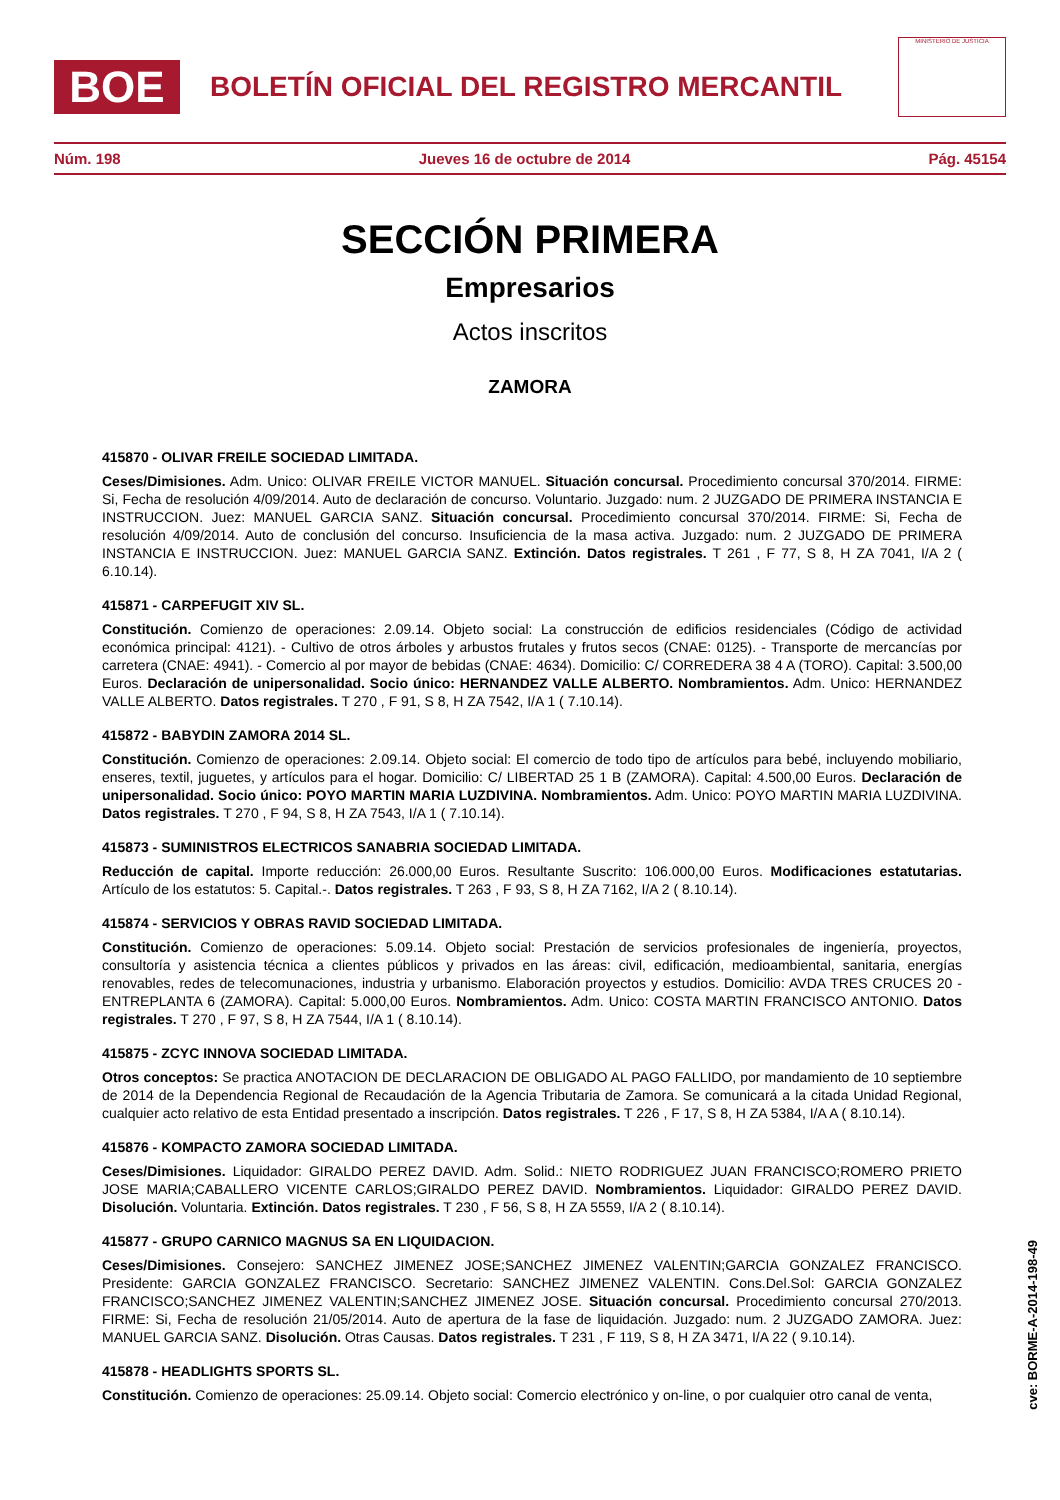BOE
BOLETÍN OFICIAL DEL REGISTRO MERCANTIL
MINISTERIO DE JUSTICIA
Núm. 198 Jueves 16 de octubre de 2014 Pág. 45154
SECCIÓN PRIMERA
Empresarios
Actos inscritos
ZAMORA
415870 - OLIVAR FREILE SOCIEDAD LIMITADA.
Ceses/Dimisiones. Adm. Unico: OLIVAR FREILE VICTOR MANUEL. Situación concursal. Procedimiento concursal 370/2014. FIRME: Si, Fecha de resolución 4/09/2014. Auto de declaración de concurso. Voluntario. Juzgado: num. 2 JUZGADO DE PRIMERA INSTANCIA E INSTRUCCION. Juez: MANUEL GARCIA SANZ. Situación concursal. Procedimiento concursal 370/2014. FIRME: Si, Fecha de resolución 4/09/2014. Auto de conclusión del concurso. Insuficiencia de la masa activa. Juzgado: num. 2 JUZGADO DE PRIMERA INSTANCIA E INSTRUCCION. Juez: MANUEL GARCIA SANZ. Extinción. Datos registrales. T 261 , F 77, S 8, H ZA 7041, I/A 2 ( 6.10.14).
415871 - CARPEFUGIT XIV SL.
Constitución. Comienzo de operaciones: 2.09.14. Objeto social: La construcción de edificios residenciales (Código de actividad económica principal: 4121). - Cultivo de otros árboles y arbustos frutales y frutos secos (CNAE: 0125). - Transporte de mercancías por carretera (CNAE: 4941). - Comercio al por mayor de bebidas (CNAE: 4634). Domicilio: C/ CORREDERA 38 4 A (TORO). Capital: 3.500,00 Euros. Declaración de unipersonalidad. Socio único: HERNANDEZ VALLE ALBERTO. Nombramientos. Adm. Unico: HERNANDEZ VALLE ALBERTO. Datos registrales. T 270 , F 91, S 8, H ZA 7542, I/A 1 ( 7.10.14).
415872 - BABYDIN ZAMORA 2014 SL.
Constitución. Comienzo de operaciones: 2.09.14. Objeto social: El comercio de todo tipo de artículos para bebé, incluyendo mobiliario, enseres, textil, juguetes, y artículos para el hogar. Domicilio: C/ LIBERTAD 25 1 B (ZAMORA). Capital: 4.500,00 Euros. Declaración de unipersonalidad. Socio único: POYO MARTIN MARIA LUZDIVINA. Nombramientos. Adm. Unico: POYO MARTIN MARIA LUZDIVINA. Datos registrales. T 270 , F 94, S 8, H ZA 7543, I/A 1 ( 7.10.14).
415873 - SUMINISTROS ELECTRICOS SANABRIA SOCIEDAD LIMITADA.
Reducción de capital. Importe reducción: 26.000,00 Euros. Resultante Suscrito: 106.000,00 Euros. Modificaciones estatutarias. Artículo de los estatutos: 5. Capital.-. Datos registrales. T 263 , F 93, S 8, H ZA 7162, I/A 2 ( 8.10.14).
415874 - SERVICIOS Y OBRAS RAVID SOCIEDAD LIMITADA.
Constitución. Comienzo de operaciones: 5.09.14. Objeto social: Prestación de servicios profesionales de ingeniería, proyectos, consultoría y asistencia técnica a clientes públicos y privados en las áreas: civil, edificación, medioambiental, sanitaria, energías renovables, redes de telecomunaciones, industria y urbanismo. Elaboración proyectos y estudios. Domicilio: AVDA TRES CRUCES 20 - ENTREPLANTA 6 (ZAMORA). Capital: 5.000,00 Euros. Nombramientos. Adm. Unico: COSTA MARTIN FRANCISCO ANTONIO. Datos registrales. T 270 , F 97, S 8, H ZA 7544, I/A 1 ( 8.10.14).
415875 - ZCYC INNOVA SOCIEDAD LIMITADA.
Otros conceptos: Se practica ANOTACION DE DECLARACION DE OBLIGADO AL PAGO FALLIDO, por mandamiento de 10 septiembre de 2014 de la Dependencia Regional de Recaudación de la Agencia Tributaria de Zamora. Se comunicará a la citada Unidad Regional, cualquier acto relativo de esta Entidad presentado a inscripción. Datos registrales. T 226 , F 17, S 8, H ZA 5384, I/A A ( 8.10.14).
415876 - KOMPACTO ZAMORA SOCIEDAD LIMITADA.
Ceses/Dimisiones. Liquidador: GIRALDO PEREZ DAVID. Adm. Solid.: NIETO RODRIGUEZ JUAN FRANCISCO;ROMERO PRIETO JOSE MARIA;CABALLERO VICENTE CARLOS;GIRALDO PEREZ DAVID. Nombramientos. Liquidador: GIRALDO PEREZ DAVID. Disolución. Voluntaria. Extinción. Datos registrales. T 230 , F 56, S 8, H ZA 5559, I/A 2 ( 8.10.14).
415877 - GRUPO CARNICO MAGNUS SA EN LIQUIDACION.
Ceses/Dimisiones. Consejero: SANCHEZ JIMENEZ JOSE;SANCHEZ JIMENEZ VALENTIN;GARCIA GONZALEZ FRANCISCO. Presidente: GARCIA GONZALEZ FRANCISCO. Secretario: SANCHEZ JIMENEZ VALENTIN. Cons.Del.Sol: GARCIA GONZALEZ FRANCISCO;SANCHEZ JIMENEZ VALENTIN;SANCHEZ JIMENEZ JOSE. Situación concursal. Procedimiento concursal 270/2013. FIRME: Si, Fecha de resolución 21/05/2014. Auto de apertura de la fase de liquidación. Juzgado: num. 2 JUZGADO ZAMORA. Juez: MANUEL GARCIA SANZ. Disolución. Otras Causas. Datos registrales. T 231 , F 119, S 8, H ZA 3471, I/A 22 ( 9.10.14).
415878 - HEADLIGHTS SPORTS SL.
Constitución. Comienzo de operaciones: 25.09.14. Objeto social: Comercio electrónico y on-line, o por cualquier otro canal de venta,
cve: BORME-A-2014-198-49